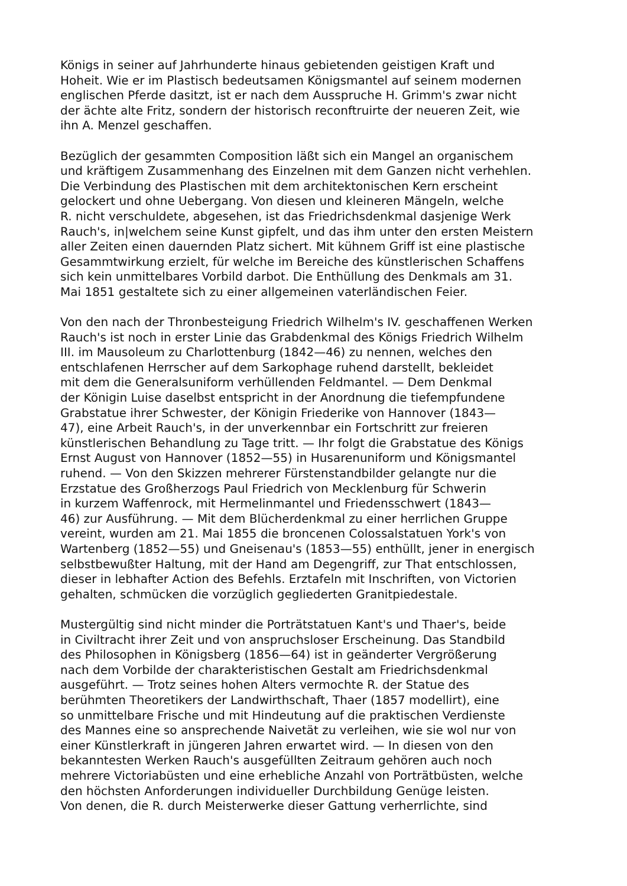Königs in seiner auf Jahrhunderte hinaus gebietenden geistigen Kraft und
Hoheit. Wie er im Plastisch bedeutsamen Königsmantel auf seinem modernen
englischen Pferde dasitzt, ist er nach dem Ausspruche H. Grimm's zwar nicht
der ächte alte Fritz, sondern der historisch reconftruirte der neueren Zeit, wie
ihn A. Menzel geschaffen.
Bezüglich der gesammten Composition läßt sich ein Mangel an organischem
und kräftigem Zusammenhang des Einzelnen mit dem Ganzen nicht verhehlen.
Die Verbindung des Plastischen mit dem architektonischen Kern erscheint
gelockert und ohne Uebergang. Von diesen und kleineren Mängeln, welche
R. nicht verschuldete, abgesehen, ist das Friedrichsdenkmal dasjenige Werk
Rauch's, in|welchem seine Kunst gipfelt, und das ihm unter den ersten Meistern
aller Zeiten einen dauernden Platz sichert. Mit kühnem Griff ist eine plastische
Gesammtwirkung erzielt, für welche im Bereiche des künstlerischen Schaffens
sich kein unmittelbares Vorbild darbot. Die Enthüllung des Denkmals am 31.
Mai 1851 gestaltete sich zu einer allgemeinen vaterländischen Feier.
Von den nach der Thronbesteigung Friedrich Wilhelm's IV. geschaffenen Werken
Rauch's ist noch in erster Linie das Grabdenkmal des Königs Friedrich Wilhelm
III. im Mausoleum zu Charlottenburg (1842—46) zu nennen, welches den
entschlafenen Herrscher auf dem Sarkophage ruhend darstellt, bekleidet
mit dem die Generalsuniform verhüllenden Feldmantel. — Dem Denkmal
der Königin Luise daselbst entspricht in der Anordnung die tiefempfundene
Grabstatue ihrer Schwester, der Königin Friederike von Hannover (1843—
47), eine Arbeit Rauch's, in der unverkennbar ein Fortschritt zur freieren
künstlerischen Behandlung zu Tage tritt. — Ihr folgt die Grabstatue des Königs
Ernst August von Hannover (1852—55) in Husarenuniform und Königsmantel
ruhend. — Von den Skizzen mehrerer Fürstenstandbilder gelangte nur die
Erzstatue des Großherzogs Paul Friedrich von Mecklenburg für Schwerin
in kurzem Waffenrock, mit Hermelinmantel und Friedensschwert (1843—
46) zur Ausführung. — Mit dem Blücherdenkmal zu einer herrlichen Gruppe
vereint, wurden am 21. Mai 1855 die broncenen Colossalstatuen York's von
Wartenberg (1852—55) und Gneisenau's (1853—55) enthüllt, jener in energisch
selbstbewußter Haltung, mit der Hand am Degengriff, zur That entschlossen,
dieser in lebhafter Action des Befehls. Erztafeln mit Inschriften, von Victorien
gehalten, schmücken die vorzüglich gegliederten Granitpiedestale.
Mustergültig sind nicht minder die Porträtstatuen Kant's und Thaer's, beide
in Civiltracht ihrer Zeit und von anspruchsloser Erscheinung. Das Standbild
des Philosophen in Königsberg (1856—64) ist in geänderter Vergrößerung
nach dem Vorbilde der charakteristischen Gestalt am Friedrichsdenkmal
ausgeführt. — Trotz seines hohen Alters vermochte R. der Statue des
berühmten Theoretikers der Landwirthschaft, Thaer (1857 modellirt), eine
so unmittelbare Frische und mit Hindeutung auf die praktischen Verdienste
des Mannes eine so ansprechende Naivetät zu verleihen, wie sie wol nur von
einer Künstlerkraft in jüngeren Jahren erwartet wird. — In diesen von den
bekanntesten Werken Rauch's ausgefüllten Zeitraum gehören auch noch
mehrere Victoriabüsten und eine erhebliche Anzahl von Porträtbüsten, welche
den höchsten Anforderungen individueller Durchbildung Genüge leisten.
Von denen, die R. durch Meisterwerke dieser Gattung verherrlichte, sind